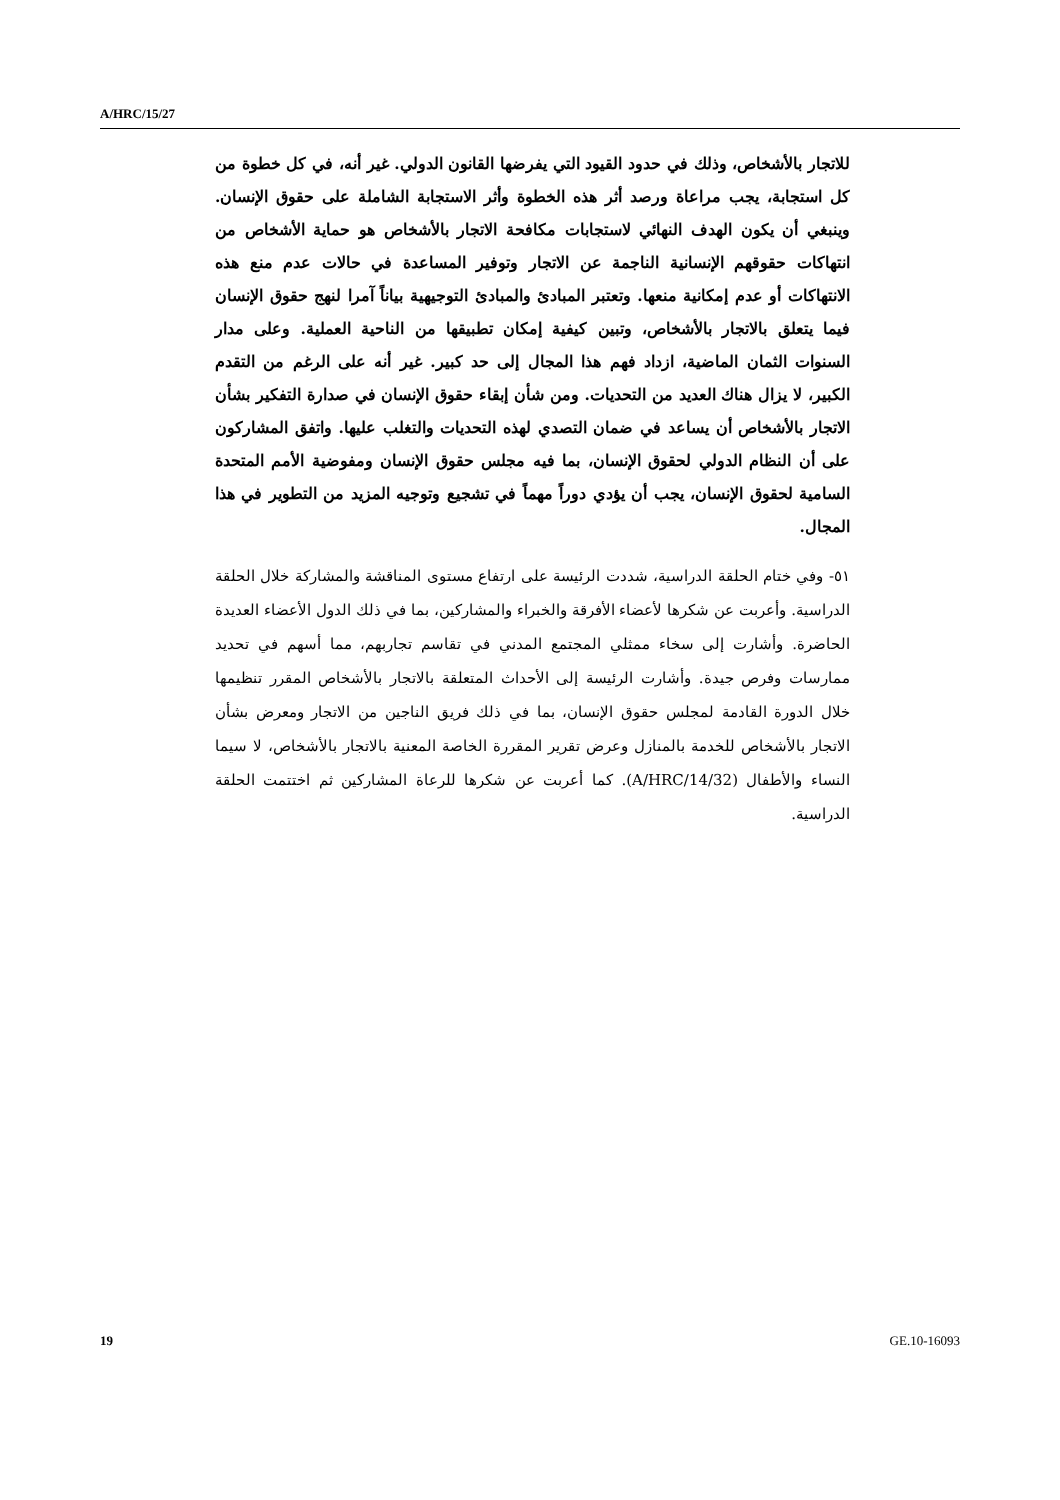A/HRC/15/27
للاتجار بالأشخاص، وذلك في حدود القيود التي يفرضها القانون الدولي. غير أنه، في كل خطوة من كل استجابة، يجب مراعاة ورصد أثر هذه الخطوة وأثر الاستجابة الشاملة على حقوق الإنسان. وينبغي أن يكون الهدف النهائي لاستجابات مكافحة الاتجار بالأشخاص هو حماية الأشخاص من انتهاكات حقوقهم الإنسانية الناجمة عن الاتجار وتوفير المساعدة في حالات عدم منع هذه الانتهاكات أو عدم إمكانية منعها. وتعتبر المبادئ والمبادئ التوجيهية بياناً آمرا لنهج حقوق الإنسان فيما يتعلق بالاتجار بالأشخاص، وتبين كيفية إمكان تطبيقها من الناحية العملية. وعلى مدار السنوات الثمان الماضية، ازداد فهم هذا المجال إلى حد كبير. غير أنه على الرغم من التقدم الكبير، لا يزال هناك العديد من التحديات. ومن شأن إبقاء حقوق الإنسان في صدارة التفكير بشأن الاتجار بالأشخاص أن يساعد في ضمان التصدي لهذه التحديات والتغلب عليها. واتفق المشاركون على أن النظام الدولي لحقوق الإنسان، بما فيه مجلس حقوق الإنسان ومفوضية الأمم المتحدة السامية لحقوق الإنسان، يجب أن يؤدي دوراً مهماً في تشجيع وتوجيه المزيد من التطوير في هذا المجال.
٥١- وفي ختام الحلقة الدراسية، شددت الرئيسة على ارتفاع مستوى المناقشة والمشاركة خلال الحلقة الدراسية. وأعربت عن شكرها لأعضاء الأفرقة والخبراء والمشاركين، بما في ذلك الدول الأعضاء العديدة الحاضرة. وأشارت إلى سخاء ممثلي المجتمع المدني في تقاسم تجاربهم، مما أسهم في تحديد ممارسات وفرص جيدة. وأشارت الرئيسة إلى الأحداث المتعلقة بالاتجار بالأشخاص المقرر تنظيمها خلال الدورة القادمة لمجلس حقوق الإنسان، بما في ذلك فريق الناجين من الاتجار ومعرض بشأن الاتجار بالأشخاص للخدمة بالمنازل وعرض تقرير المقررة الخاصة المعنية بالاتجار بالأشخاص، لا سيما النساء والأطفال (A/HRC/14/32). كما أعربت عن شكرها للرعاة المشاركين ثم اختتمت الحلقة الدراسية.
19 GE.10-16093